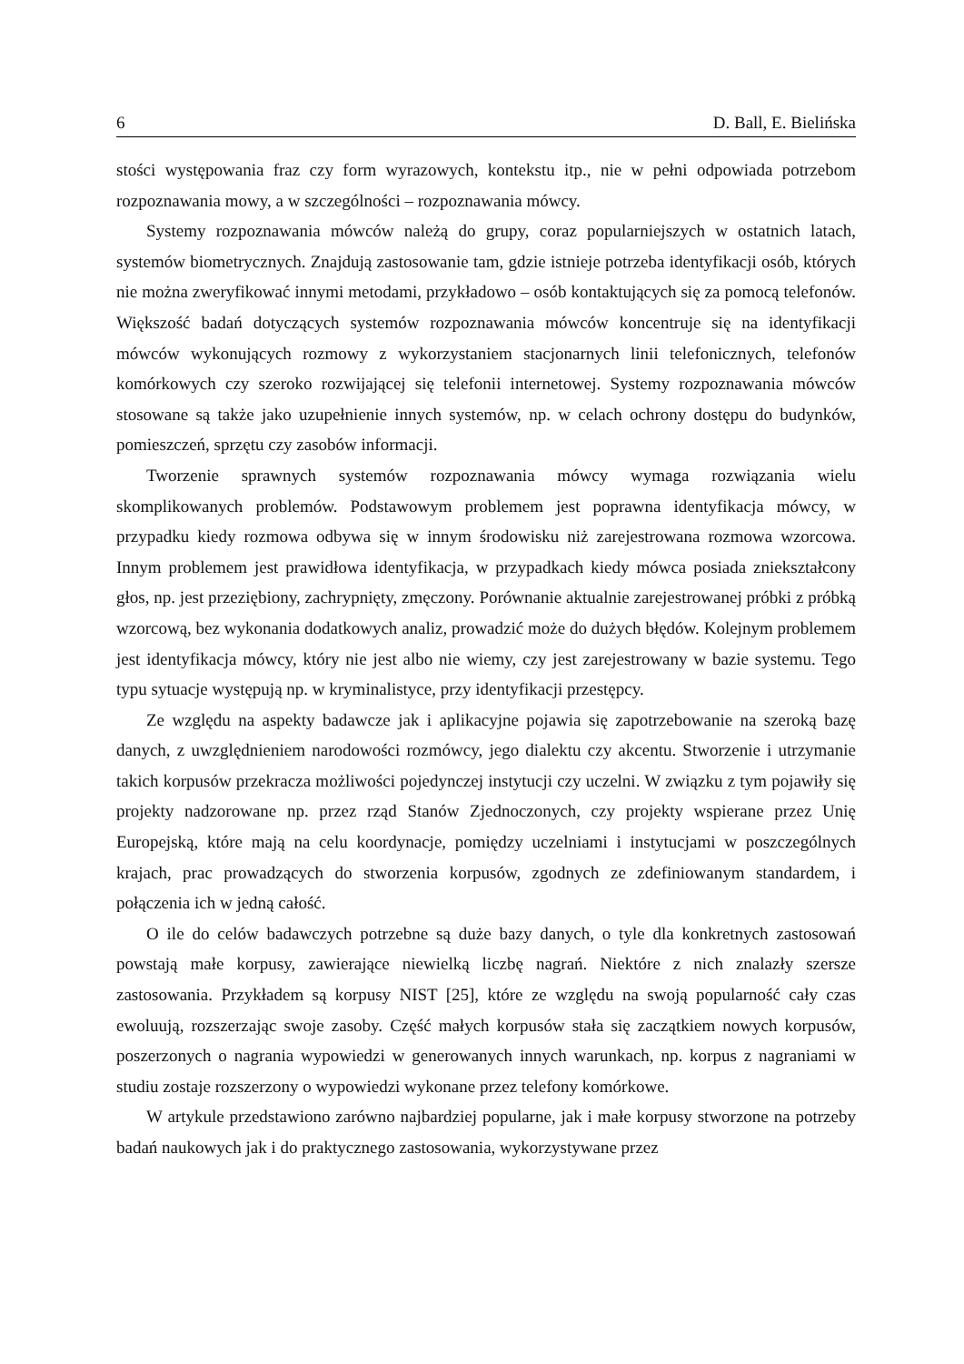6 D. Ball, E. Bielińska
stości występowania fraz czy form wyrazowych, kontekstu itp., nie w pełni odpowiada potrzebom rozpoznawania mowy, a w szczególności – rozpoznawania mówcy.
Systemy rozpoznawania mówców należą do grupy, coraz popularniejszych w ostatnich latach, systemów biometrycznych. Znajdują zastosowanie tam, gdzie istnieje potrzeba identyfikacji osób, których nie można zweryfikować innymi metodami, przykładowo – osób kontaktujących się za pomocą telefonów. Większość badań dotyczących systemów rozpoznawania mówców koncentruje się na identyfikacji mówców wykonujących rozmowy z wykorzystaniem stacjonarnych linii telefonicznych, telefonów komórkowych czy szeroko rozwijającej się telefonii internetowej. Systemy rozpoznawania mówców stosowane są także jako uzupełnienie innych systemów, np. w celach ochrony dostępu do budynków, pomieszczeń, sprzętu czy zasobów informacji.
Tworzenie sprawnych systemów rozpoznawania mówcy wymaga rozwiązania wielu skomplikowanych problemów. Podstawowym problemem jest poprawna identyfikacja mówcy, w przypadku kiedy rozmowa odbywa się w innym środowisku niż zarejestrowana rozmowa wzorcowa. Innym problemem jest prawidłowa identyfikacja, w przypadkach kiedy mówca posiada zniekształcony głos, np. jest przeziębiony, zachrypnięty, zmęczony. Porównanie aktualnie zarejestrowanej próbki z próbką wzorcową, bez wykonania dodatkowych analiz, prowadzić może do dużych błędów. Kolejnym problemem jest identyfikacja mówcy, który nie jest albo nie wiemy, czy jest zarejestrowany w bazie systemu. Tego typu sytuacje występują np. w kryminalistyce, przy identyfikacji przestępcy.
Ze względu na aspekty badawcze jak i aplikacyjne pojawia się zapotrzebowanie na szeroką bazę danych, z uwzględnieniem narodowości rozmówcy, jego dialektu czy akcentu. Stworzenie i utrzymanie takich korpusów przekracza możliwości pojedynczej instytucji czy uczelni. W związku z tym pojawiły się projekty nadzorowane np. przez rząd Stanów Zjednoczonych, czy projekty wspierane przez Unię Europejską, które mają na celu koordynacje, pomiędzy uczelniami i instytucjami w poszczególnych krajach, prac prowadzących do stworzenia korpusów, zgodnych ze zdefiniowanym standardem, i połączenia ich w jedną całość.
O ile do celów badawczych potrzebne są duże bazy danych, o tyle dla konkretnych zastosowań powstają małe korpusy, zawierające niewielką liczbę nagrań. Niektóre z nich znalazły szersze zastosowania. Przykładem są korpusy NIST [25], które ze względu na swoją popularność cały czas ewoluują, rozszerzając swoje zasoby. Część małych korpusów stała się zaczątkiem nowych korpusów, poszerzonych o nagrania wypowiedzi w generowanych innych warunkach, np. korpus z nagraniami w studiu zostaje rozszerzony o wypowiedzi wykonane przez telefony komórkowe.
W artykule przedstawiono zarówno najbardziej popularne, jak i małe korpusy stworzone na potrzeby badań naukowych jak i do praktycznego zastosowania, wykorzystywane przez